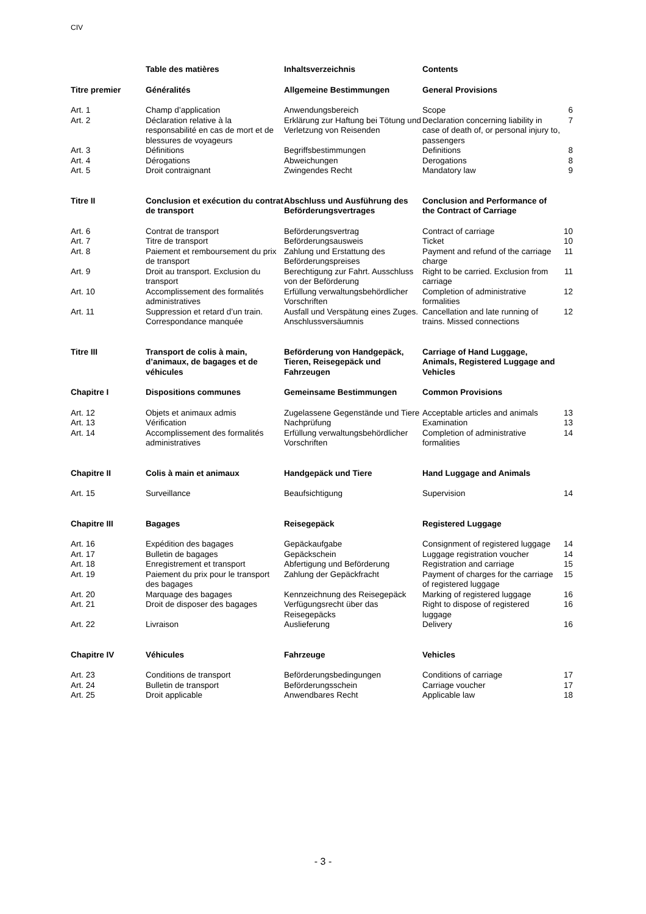CIV
| | Table des matières | Inhaltsverzeichnis | Contents | |
| --- | --- | --- | --- | --- |
| Titre premier | Généralités | Allgemeine Bestimmungen | General Provisions | |
| Art. 1 | Champ d’application | Anwendungsbereich | Scope | 6 |
| Art. 2 | Déclaration relative à la responsabilité en cas de mort et de blessures de voyageurs | Erklärung zur Haftung bei Tötung und Verletzung von Reisenden | Declaration concerning liability in case of death of, or personal injury to, passengers | 7 |
| Art. 3 | Définitions | Begriffsbestimmungen | Definitions | 8 |
| Art. 4 | Dérogations | Abweichungen | Derogations | 8 |
| Art. 5 | Droit contraignant | Zwingendes Recht | Mandatory law | 9 |
| Titre II | Conclusion et exécution du contrat de transport | Abschluss und Ausführung des Beförderungsvertrages | Conclusion and Performance of the Contract of Carriage | |
| Art. 6 | Contrat de transport | Beförderungsvertrag | Contract of carriage | 10 |
| Art. 7 | Titre de transport | Beförderungsausweis | Ticket | 10 |
| Art. 8 | Paiement et remboursement du prix de transport | Zahlung und Erstattung des Beförderungspreises | Payment and refund of the carriage charge | 11 |
| Art. 9 | Droit au transport. Exclusion du transport | Berechtigung zur Fahrt. Ausschluss von der Beförderung | Right to be carried. Exclusion from carriage | 11 |
| Art. 10 | Accomplissement des formalités administratives | Erfüllung verwaltungsbehördlicher Vorschriften | Completion of administrative formalities | 12 |
| Art. 11 | Suppression et retard d’un train. Correspondance manquée | Ausfall und Verspätung eines Zuges. Anschlussversäumnis | Cancellation and late running of trains. Missed connections | 12 |
| Titre III | Transport de colis à main, d’animaux, de bagages et de véhicules | Beförderung von Handgepäck, Tieren, Reisegepäck und Fahrzeugen | Carriage of Hand Luggage, Animals, Registered Luggage and Vehicles | |
| Chapitre I | Dispositions communes | Gemeinsame Bestimmungen | Common Provisions | |
| Art. 12 | Objets et animaux admis | Zugelassene Gegenstände und Tiere | Acceptable articles and animals | 13 |
| Art. 13 | Vérification | Nachprüfung | Examination | 13 |
| Art. 14 | Accomplissement des formalités administratives | Erfüllung verwaltungsbehördlicher Vorschriften | Completion of administrative formalities | 14 |
| Chapitre II | Colis à main et animaux | Handgepäck und Tiere | Hand Luggage and Animals | |
| Art. 15 | Surveillance | Beaufsichtigung | Supervision | 14 |
| Chapitre III | Bagages | Reisegepäck | Registered Luggage | |
| Art. 16 | Expédition des bagages | Gepäckaufgabe | Consignment of registered luggage | 14 |
| Art. 17 | Bulletin de bagages | Gepäckschein | Luggage registration voucher | 14 |
| Art. 18 | Enregistrement et transport | Abfertigung und Beförderung | Registration and carriage | 15 |
| Art. 19 | Paiement du prix pour le transport des bagages | Zahlung der Gepäckfracht | Payment of charges for the carriage of registered luggage | 15 |
| Art. 20 | Marquage des bagages | Kennzeichnung des Reisegepäck | Marking of registered luggage | 16 |
| Art. 21 | Droit de disposer des bagages | Verfügungsrecht über das Reisegepäcks | Right to dispose of registered luggage | 16 |
| Art. 22 | Livraison | Auslieferung | Delivery | 16 |
| Chapitre IV | Véhicules | Fahrzeuge | Vehicles | |
| Art. 23 | Conditions de transport | Beförderungsbedingungen | Conditions of carriage | 17 |
| Art. 24 | Bulletin de transport | Beförderungsschein | Carriage voucher | 17 |
| Art. 25 | Droit applicable | Anwendbares Recht | Applicable law | 18 |
- 3 -